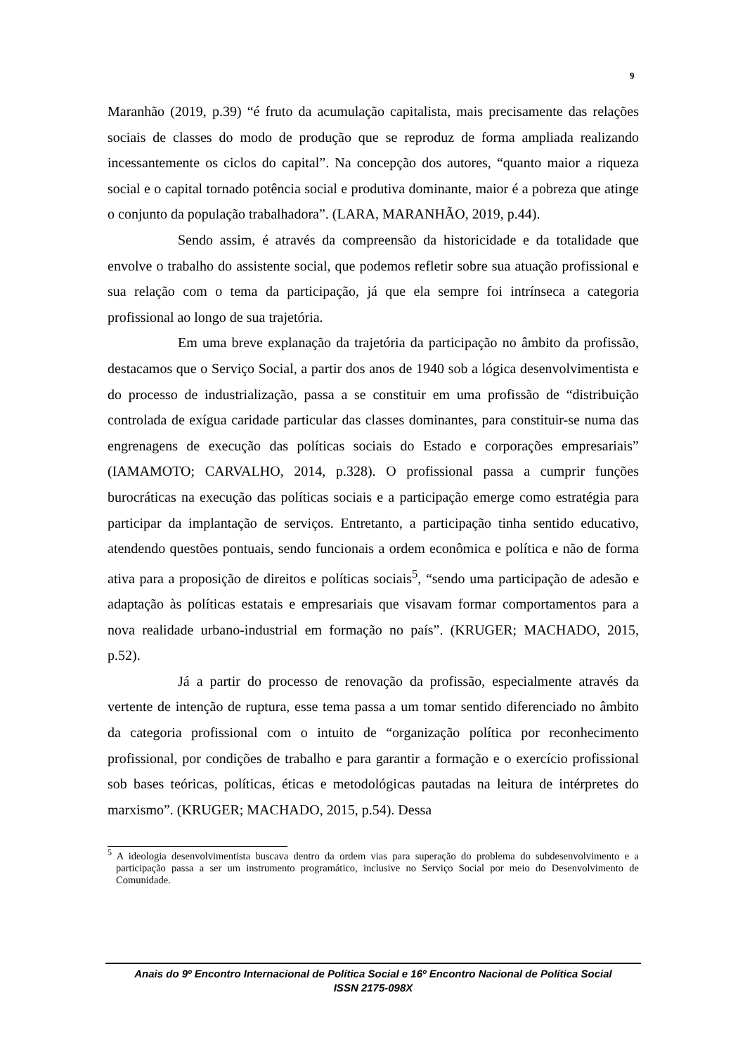9
Maranhão (2019, p.39) “é fruto da acumulação capitalista, mais precisamente das relações sociais de classes do modo de produção que se reproduz de forma ampliada realizando incessantemente os ciclos do capital”. Na concepção dos autores, “quanto maior a riqueza social e o capital tornado potência social e produtiva dominante, maior é a pobreza que atinge o conjunto da população trabalhadora”. (LARA, MARANHÃO, 2019, p.44).
Sendo assim, é através da compreensão da historicidade e da totalidade que envolve o trabalho do assistente social, que podemos refletir sobre sua atuação profissional e sua relação com o tema da participação, já que ela sempre foi intrínseca a categoria profissional ao longo de sua trajetória.
Em uma breve explanação da trajetória da participação no âmbito da profissão, destacamos que o Serviço Social, a partir dos anos de 1940 sob a lógica desenvolvimentista e do processo de industrialização, passa a se constituir em uma profissão de “distribuição controlada de exígua caridade particular das classes dominantes, para constituir-se numa das engrenagens de execução das políticas sociais do Estado e corporações empresariais” (IAMAMOTO; CARVALHO, 2014, p.328). O profissional passa a cumprir funções burocráticas na execução das políticas sociais e a participação emerge como estratégia para participar da implantação de serviços. Entretanto, a participação tinha sentido educativo, atendendo questões pontuais, sendo funcionais a ordem econômica e política e não de forma ativa para a proposição de direitos e políticas sociais<sup>5</sup>, “sendo uma participação de adesão e adaptação às políticas estatais e empresariais que visavam formar comportamentos para a nova realidade urbano-industrial em formação no país”. (KRUGER; MACHADO, 2015, p.52).
Já a partir do processo de renovação da profissão, especialmente através da vertente de intenção de ruptura, esse tema passa a um tomar sentido diferenciado no âmbito da categoria profissional com o intuito de “organização política por reconhecimento profissional, por condições de trabalho e para garantir a formação e o exercício profissional sob bases teóricas, políticas, éticas e metodológicas pautadas na leitura de intérpretes do marxismo”. (KRUGER; MACHADO, 2015, p.54). Dessa
<sup>5</sup> A ideologia desenvolvimentista buscava dentro da ordem vias para superação do problema do subdesenvolvimento e a participação passa a ser um instrumento programático, inclusive no Serviço Social por meio do Desenvolvimento de Comunidade.
Anais do 9º Encontro Internacional de Política Social e 16º Encontro Nacional de Política Social
ISSN 2175-098X